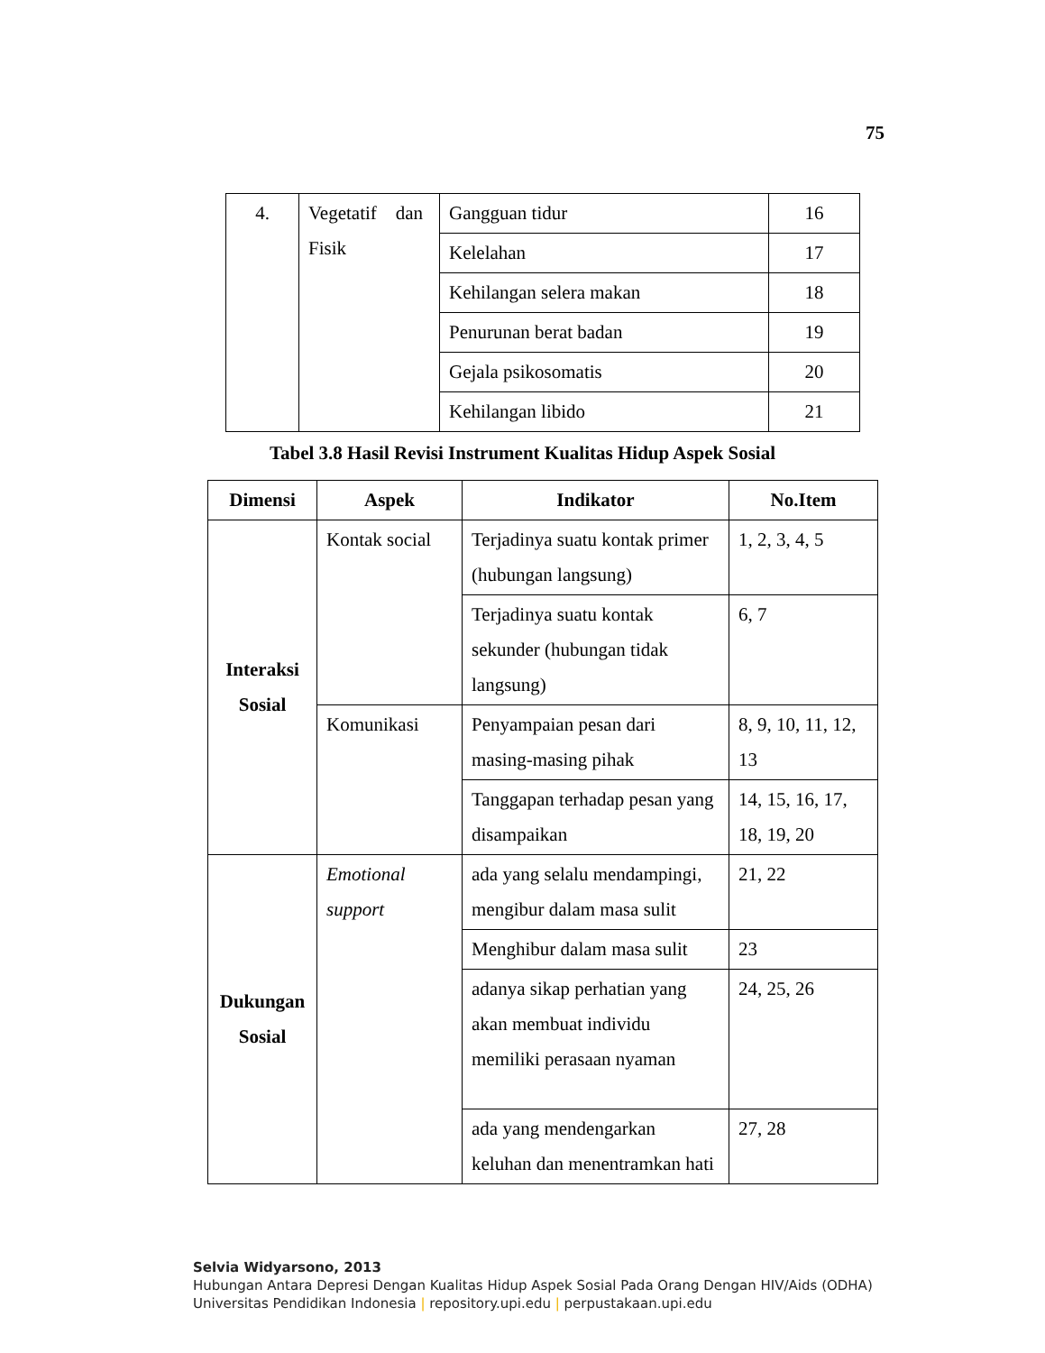75
| 4. | Vegetatif dan Fisik | Gangguan tidur | 16 |
| | | Kelelahan | 17 |
| | | Kehilangan selera makan | 18 |
| | | Penurunan berat badan | 19 |
| | | Gejala psikosomatis | 20 |
| | | Kehilangan libido | 21 |
Tabel 3.8 Hasil Revisi Instrument Kualitas Hidup Aspek Sosial
| Dimensi | Aspek | Indikator | No.Item |
| --- | --- | --- | --- |
| Interaksi Sosial | Kontak social | Terjadinya suatu kontak primer (hubungan langsung) | 1, 2, 3, 4, 5 |
| | | Terjadinya suatu kontak sekunder (hubungan tidak langsung) | 6, 7 |
| | Komunikasi | Penyampaian pesan dari masing-masing pihak | 8, 9, 10, 11, 12, 13 |
| | | Tanggapan terhadap pesan yang disampaikan | 14, 15, 16, 17, 18, 19, 20 |
| Dukungan Sosial | Emotional support | ada yang selalu mendampingi, mengibur dalam masa sulit | 21, 22 |
| | | Menghibur dalam masa sulit | 23 |
| | | adanya sikap perhatian yang akan membuat individu memiliki perasaan nyaman | 24, 25, 26 |
| | | ada yang mendengarkan keluhan dan menentramkan hati | 27, 28 |
Selvia Widyarsono, 2013
Hubungan Antara Depresi Dengan Kualitas Hidup Aspek Sosial Pada Orang Dengan HIV/Aids (ODHA)
Universitas Pendidikan Indonesia | repository.upi.edu | perpustakaan.upi.edu